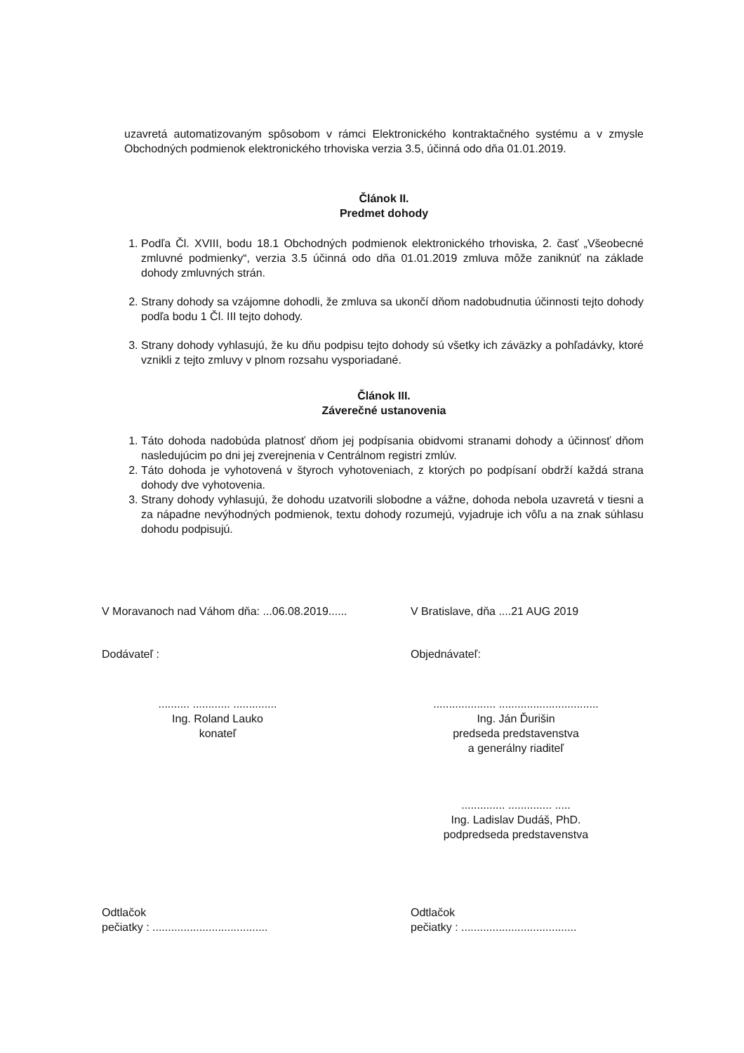uzavretá automatizovaným spôsobom v rámci Elektronického kontraktačného systému a v zmysle Obchodných podmienok elektronického trhoviska verzia 3.5, účinná odo dňa 01.01.2019.
Článok II.
Predmet dohody
1. Podľa Čl. XVIII, bodu 18.1 Obchodných podmienok elektronického trhoviska, 2. časť „Všeobecné zmluvné podmienky“, verzia 3.5 účinná odo dňa 01.01.2019 zmluva môže zaniknúť na základe dohody zmluvných strán.
2. Strany dohody sa vzájomne dohodli, že zmluva sa ukončí dňom nadobudnutia účinnosti tejto dohody podľa bodu 1 Čl. III tejto dohody.
3. Strany dohody vyhlasujú, že ku dňu podpisu tejto dohody sú všetky ich záväzky a pohľadávky, ktoré vznikli z tejto zmluvy v plnom rozsahu vysporiadané.
Článok III.
Záverečné ustanovenia
1. Táto dohoda nadobúda platnosť dňom jej podpísania obidvomi stranami dohody a účinnosť dňom nasledujúcim po dni jej zverejnenia v Centrálnom registri zmlúv.
2. Táto dohoda je vyhotovená v štyroch vyhotoveniach, z ktorých po podpísaní obdrží každá strana dohody dve vyhotovenia.
3. Strany dohody vyhlasujú, že dohodu uzatvorili slobodne a vážne, dohoda nebola uzavretá v tiesni a za nápadne nevýhodných podmienok, textu dohody rozumejú, vyjadruje ich vôľu a na znak súhlasu dohodu podpisujú.
V Moravanoch nad Váhom dňa: ...06.08.2019......
V Bratislave, dňa ....21 AUG 2019
Dodávateľ : Objednávateľ:
.......... ............ ..............
Ing. Roland Lauko
konateľ
.................... ................................
Ing. Ján Ďurišin
predseda predstavenstva
a generálny riaditeľ
.............. .............. .....
Ing. Ladislav Dudáš, PhD.
podpredseda predstavenstva
Odtlačok
pečiatky : .....................................
Odtlačok
pečiatky : .....................................